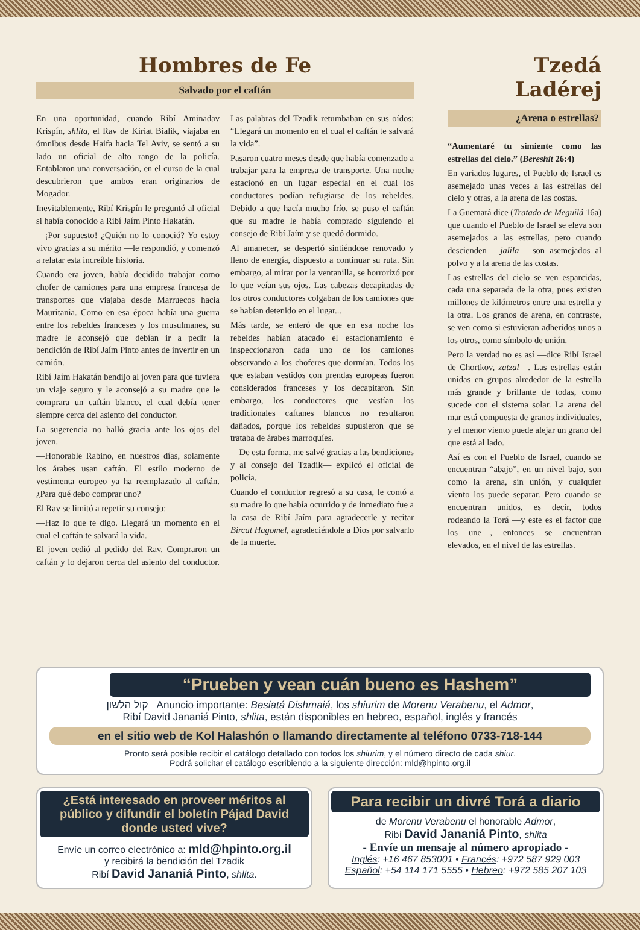Hombres de Fe
Salvado por el caftán
En una oportunidad, cuando Ribí Aminadav Krispín, shlita, el Rav de Kiriat Bialik, viajaba en ómnibus desde Haifa hacia Tel Aviv, se sentó a su lado un oficial de alto rango de la policía. Entablaron una conversación, en el curso de la cual descubrieron que ambos eran originarios de Mogador.
Inevitablemente, Ribí Krispín le preguntó al oficial si había conocido a Ribí Jaím Pinto Hakatán.
—¡Por supuesto! ¿Quién no lo conoció? Yo estoy vivo gracias a su mérito —le respondió, y comenzó a relatar esta increíble historia.
Cuando era joven, había decidido trabajar como chofer de camiones para una empresa francesa de transportes que viajaba desde Marruecos hacia Mauritania. Como en esa época había una guerra entre los rebeldes franceses y los musulmanes, su madre le aconsejó que debían ir a pedir la bendición de Ribí Jaím Pinto antes de invertir en un camión.
Ribí Jaím Hakatán bendijo al joven para que tuviera un viaje seguro y le aconsejó a su madre que le comprara un caftán blanco, el cual debía tener siempre cerca del asiento del conductor.
La sugerencia no halló gracia ante los ojos del joven.
—Honorable Rabino, en nuestros días, solamente los árabes usan caftán. El estilo moderno de vestimenta europeo ya ha reemplazado al caftán. ¿Para qué debo comprar uno?
El Rav se limitó a repetir su consejo:
—Haz lo que te digo. Llegará un momento en el cual el caftán te salvará la vida.
El joven cedió al pedido del Rav. Compraron un caftán y lo dejaron cerca del asiento del conductor. Las palabras del Tzadik retumbaban en sus oídos: “Llegará un momento en el cual el caftán te salvará la vida”.
Pasaron cuatro meses desde que había comenzado a trabajar para la empresa de transporte. Una noche estacionó en un lugar especial en el cual los conductores podían refugiarse de los rebeldes. Debido a que hacía mucho frío, se puso el caftán que su madre le había comprado siguiendo el consejo de Ribí Jaím y se quedó dormido.
Al amanecer, se despertó sintiéndose renovado y lleno de energía, dispuesto a continuar su ruta. Sin embargo, al mirar por la ventanilla, se horrorizó por lo que veían sus ojos. Las cabezas decapitadas de los otros conductores colgaban de los camiones que se habían detenido en el lugar...
Más tarde, se enteró de que en esa noche los rebeldes habían atacado el estacionamiento e inspeccionaron cada uno de los camiones observando a los choferes que dormían. Todos los que estaban vestidos con prendas europeas fueron considerados franceses y los decapitaron. Sin embargo, los conductores que vestían los tradicionales caftanes blancos no resultaron dañados, porque los rebeldes supusieron que se trataba de árabes marroquíes.
—De esta forma, me salvé gracias a las bendiciones y al consejo del Tzadik— explicó el oficial de policía.
Cuando el conductor regresó a su casa, le contó a su madre lo que había ocurrido y de inmediato fue a la casa de Ribí Jaím para agradecerle y recitar Bircat Hagomel, agradeciéndole a Dios por salvarlo de la muerte.
Tzedá Ladérej
¿Arena o estrellas?
“Aumentaré tu simiente como las estrellas del cielo.” (Bereshit 26:4)
En variados lugares, el Pueblo de Israel es asemejado unas veces a las estrellas del cielo y otras, a la arena de las costas.
La Guemará dice (Tratado de Meguilá 16a) que cuando el Pueblo de Israel se eleva son asemejados a las estrellas, pero cuando descienden —jalila— son asemejados al polvo y a la arena de las costas.
Las estrellas del cielo se ven esparcidas, cada una separada de la otra, pues existen millones de kilómetros entre una estrella y la otra. Los granos de arena, en contraste, se ven como si estuvieran adheridos unos a los otros, como símbolo de unión.
Pero la verdad no es así —dice Ribí Israel de Chortkov, zatzal—. Las estrellas están unidas en grupos alrededor de la estrella más grande y brillante de todas, como sucede con el sistema solar. La arena del mar está compuesta de granos individuales, y el menor viento puede alejar un grano del que está al lado.
Así es con el Pueblo de Israel, cuando se encuentran “abajo”, en un nivel bajo, son como la arena, sin unión, y cualquier viento los puede separar. Pero cuando se encuentran unidos, es decir, todos rodeando la Torá —y este es el factor que los une—, entonces se encuentran elevados, en el nivel de las estrellas.
“Prueben y vean cuán bueno es Hashem”
קול הלשון Anuncio importante: Besiatá Dishmaiá, los shiurim de Morenu Verabenu, el Admor,
Ribí David Jananiá Pinto, shlita, están disponibles en hebreo, español, inglés y francés
en el sitio web de Kol Halashón o llamando directamente al teléfono 0733-718-144
Pronto será posible recibir el catálogo detallado con todos los shiurim, y el número directo de cada shiur.
Podrá solicitar el catálogo escribiendo a la siguiente dirección: mld@hpinto.org.il
¿Está interesado en proveer méritos al público y difundir el boletín Pájad David donde usted vive?
Envíe un correo electrónico a: mld@hpinto.org.il
y recibirá la bendición del Tzadik
Ribí David Jananiá Pinto, shlita.
Para recibir un divré Torá a diario
de Morenu Verabenu el honorable Admor,
Ribí David Jananiá Pinto, shlita
- Envíe un mensaje al número apropiado -
Inglés: +16 467 853001 • Francés: +972 587 929 003
Español: +54 114 171 5555 • Hebreo: +972 585 207 103